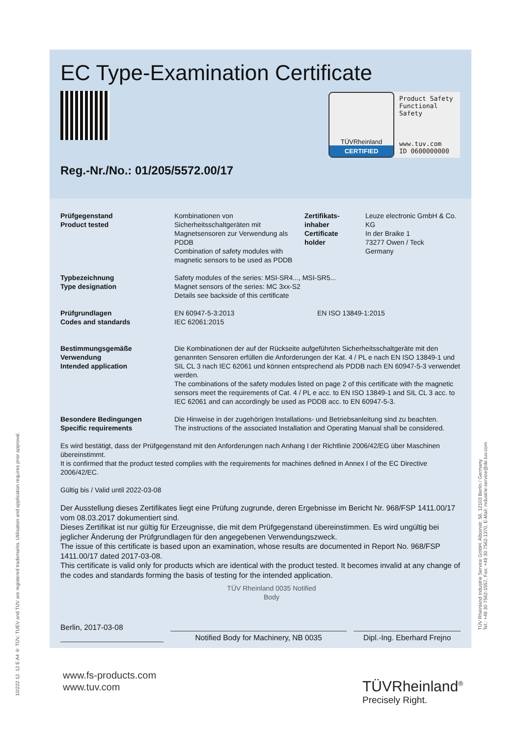10/222 12. 12 E A4 ® TÜV, TUEV and TUV are registered trademarks. Utilisation and application requires prior approval.
EC Type-Examination Certificate
TÜVRheinland
CERTIFIED
Product Safety
Functional
Safety
www.tuv.com
ID 0600000000
Reg.-Nr./No.: 01/205/5572.00/17
Prüfgegenstand
Product tested
Kombinationen von Sicherheitsschaltgeräten mit Magnetsensoren zur Verwendung als PDDB
Combination of safety modules with magnetic sensors to be used as PDDB
Zertifikats-
inhaber
Certificate
holder
Leuze electronic GmbH & Co. KG
In der Braike 1
73277 Owen / Teck
Germany
Typbezeichnung
Type designation
Safety modules of the series: MSI-SR4..., MSI-SR5...
Magnet sensors of the series: MC 3xx-S2
Details see backside of this certificate
Prüfgrundlagen
Codes and standards
EN 60947-5-3:2013
IEC 62061:2015
EN ISO 13849-1:2015
Bestimmungsgemäße
Verwendung
Intended application
Die Kombinationen der auf der Rückseite aufgeführten Sicherheitsschaltgeräte mit den genannten Sensoren erfüllen die Anforderungen der Kat. 4 / PL e nach EN ISO 13849-1 und SIL CL 3 nach IEC 62061 und können entsprechend als PDDB nach EN 60947-5-3 verwendet werden.
The combinations of the safety modules listed on page 2 of this certificate with the magnetic sensors meet the requirements of Cat. 4 / PL e acc. to EN ISO 13849-1 and SIL CL 3 acc. to IEC 62061 and can accordingly be used as PDDB acc. to EN 60947-5-3.
Besondere Bedingungen
Specific requirements
Die Hinweise in der zugehörigen Installations- und Betriebsanleitung sind zu beachten.
The instructions of the associated Installation and Operating Manual shall be considered.
Es wird bestätigt, dass der Prüfgegenstand mit den Anforderungen nach Anhang I der Richtlinie 2006/42/EG über Maschinen übereinstimmt.
It is confirmed that the product tested complies with the requirements for machines defined in Annex I of the EC Directive 2006/42/EC.
Gültig bis / Valid until 2022-03-08
Der Ausstellung dieses Zertifikates liegt eine Prüfung zugrunde, deren Ergebnisse im Bericht Nr. 968/FSP 1411.00/17 vom 08.03.2017 dokumentiert sind.
Dieses Zertifikat ist nur gültig für Erzeugnisse, die mit dem Prüfgegenstand übereinstimmen. Es wird ungültig bei jeglicher Änderung der Prüfgrundlagen für den angegebenen Verwendungszweck.
The issue of this certificate is based upon an examination, whose results are documented in Report No. 968/FSP 1411.00/17 dated 2017-03-08.
This certificate is valid only for products which are identical with the product tested. It becomes invalid at any change of the codes and standards forming the basis of testing for the intended application.
TÜV Rheinland 0035 Notified Body
Berlin, 2017-03-08
Notified Body for Machinery, NB 0035 Dipl.-Ing. Eberhard Frejno
TÜV Rheinland Industrie Service GmbH, Alboinstr. 56, 12103 Berlin / Germany
Tel.: +49 30 7562-1557, Fax: +49 30 7562-1370, E-Mail: industrie-service@de.tuv.com
www.fs-products.com
www.tuv.com
TÜVRheinland<sup>®</sup>
Precisely Right.